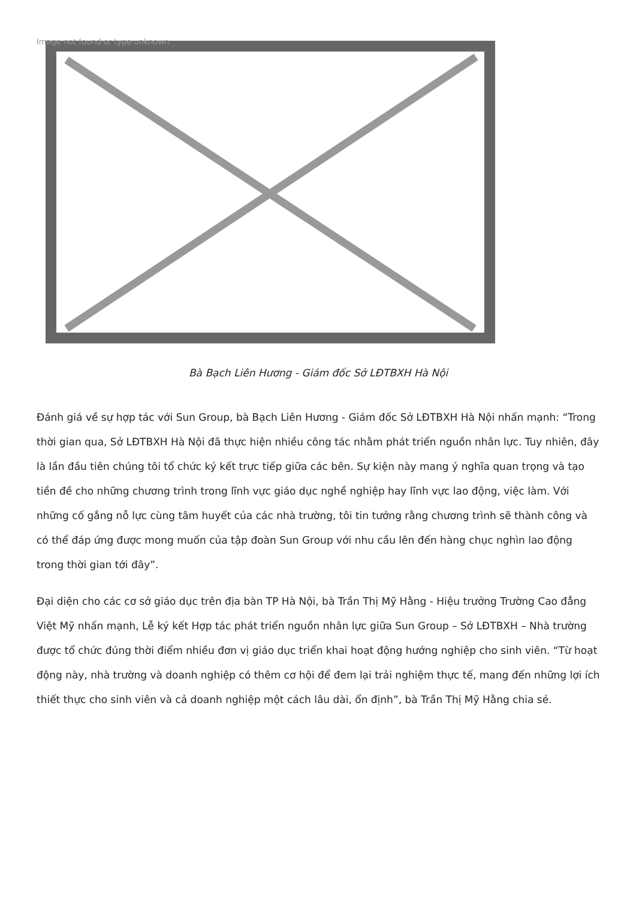Image not found or type unknown
Bà Bạch Liên Hương - Giám đốc Sở LĐTBXH Hà Nội
Đánh giá về sự hợp tác với Sun Group, bà Bạch Liên Hương - Giám đốc Sở LĐTBXH Hà Nội nhấn mạnh: “Trong thời gian qua, Sở LĐTBXH Hà Nội đã thực hiện nhiều công tác nhằm phát triển nguồn nhân lực. Tuy nhiên, đây là lần đầu tiên chúng tôi tổ chức ký kết trực tiếp giữa các bên. Sự kiện này mang ý nghĩa quan trọng và tạo tiền đề cho những chương trình trong lĩnh vực giáo dục nghề nghiệp hay lĩnh vực lao động, việc làm. Với những cố gắng nỗ lực cùng tâm huyết của các nhà trường, tôi tin tưởng rằng chương trình sẽ thành công và có thể đáp ứng được mong muốn của tập đoàn Sun Group với nhu cầu lên đến hàng chục nghìn lao động trong thời gian tới đây”.
Đại diện cho các cơ sở giáo dục trên địa bàn TP Hà Nội, bà Trần Thị Mỹ Hằng - Hiệu trưởng Trường Cao đẳng Việt Mỹ nhấn mạnh, Lễ ký kết Hợp tác phát triển nguồn nhân lực giữa Sun Group – Sở LĐTBXH – Nhà trường được tổ chức đúng thời điểm nhiều đơn vị giáo dục triển khai hoạt động hướng nghiệp cho sinh viên. “Từ hoạt động này, nhà trường và doanh nghiệp có thêm cơ hội để đem lại trải nghiệm thực tế, mang đến những lợi ích thiết thực cho sinh viên và cả doanh nghiệp một cách lâu dài, ổn định”, bà Trần Thị Mỹ Hằng chia sẻ.